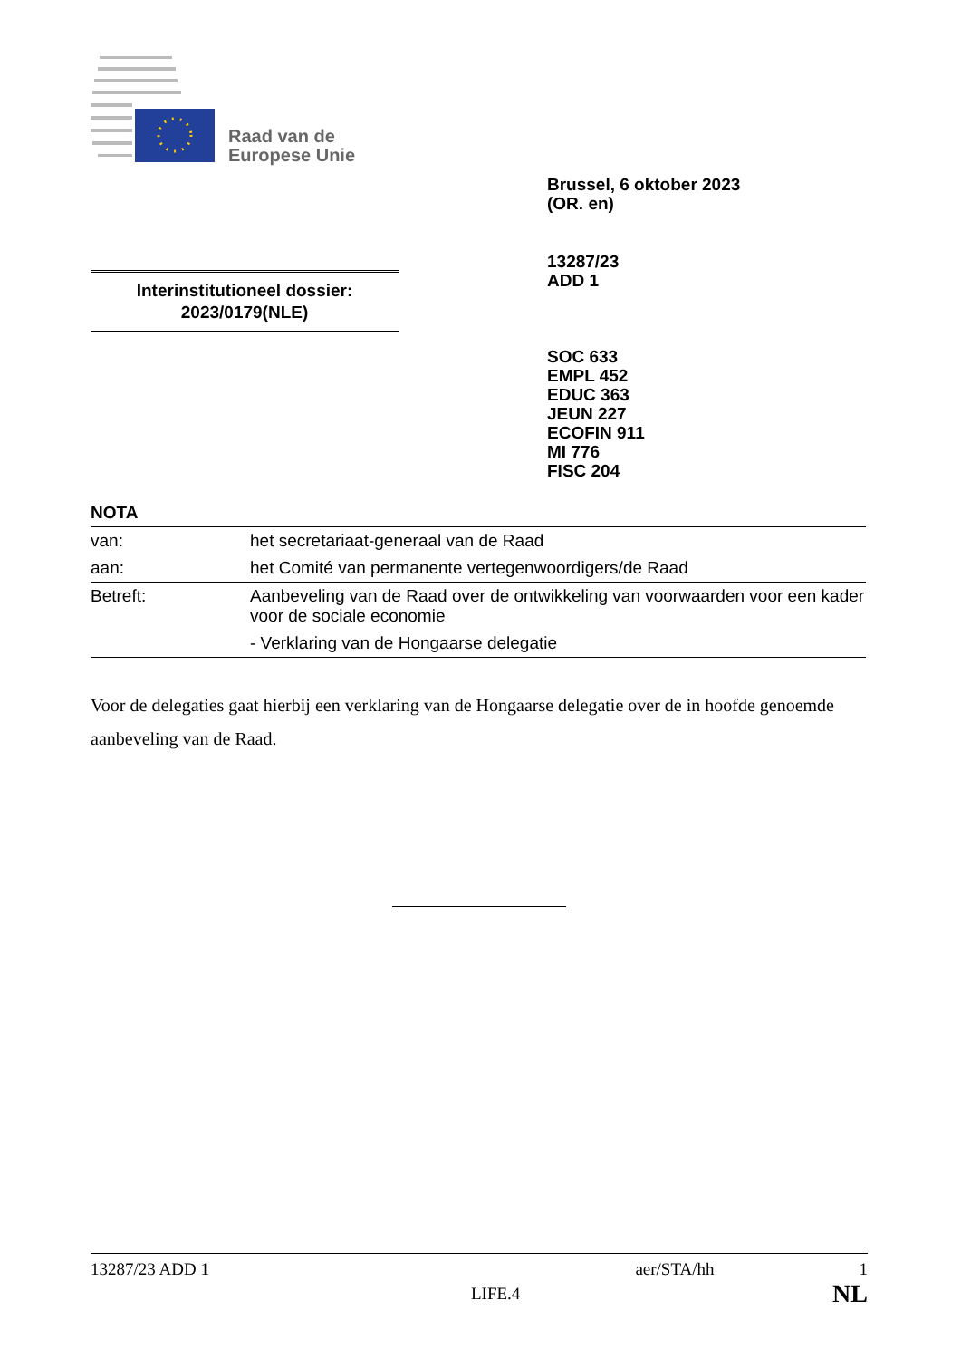Raad van de
Europese Unie
Brussel, 6 oktober 2023
(OR. en)
13287/23
ADD 1
SOC 633
EMPL 452
EDUC 363
JEUN 227
ECOFIN 911
MI 776
FISC 204
Interinstitutioneel dossier:
2023/0179(NLE)
NOTA
| van: | het secretariaat-generaal van de Raad |
| aan: | het Comité van permanente vertegenwoordigers/de Raad |
| Betreft: | Aanbeveling van de Raad over de ontwikkeling van voorwaarden voor een kader voor de sociale economie - Verklaring van de Hongaarse delegatie |
Voor de delegaties gaat hierbij een verklaring van de Hongaarse delegatie over de in hoofde genoemde aanbeveling van de Raad.
13287/23 ADD 1 aer/STA/hh 1
LIFE.4 NL